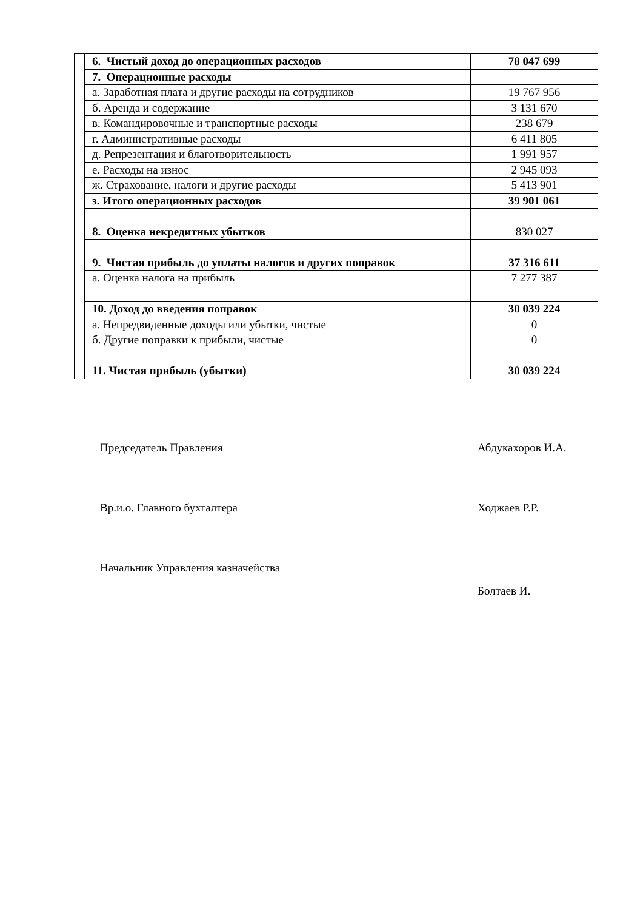| | 6. Чистый доход до операционных расходов | 78 047 699 |
| | 7. Операционные расходы | |
| | а. Заработная плата и другие расходы на сотрудников | 19 767 956 |
| | б. Аренда и содержание | 3 131 670 |
| | в. Командировочные и транспортные расходы | 238 679 |
| | г. Административные расходы | 6 411 805 |
| | д. Репрезентация и благотворительность | 1 991 957 |
| | е. Расходы на износ | 2 945 093 |
| | ж. Страхование, налоги и другие расходы | 5 413 901 |
| | з. Итого операционных расходов | 39 901 061 |
| | 8. Оценка некредитных убытков | 830 027 |
| | 9. Чистая прибыль до уплаты налогов и других поправок | 37 316 611 |
| | а. Оценка налога на прибыль | 7 277 387 |
| | 10. Доход до введения поправок | 30 039 224 |
| | а. Непредвиденные доходы или убытки, чистые | 0 |
| | б. Другие поправки к прибыли, чистые | 0 |
| | 11. Чистая прибыль (убытки) | 30 039 224 |
Председатель Правления Абдукахоров И.А.
Вр.и.о. Главного бухгалтера Ходжаев Р.Р.
Начальник Управления казначейства
Болтаев И.